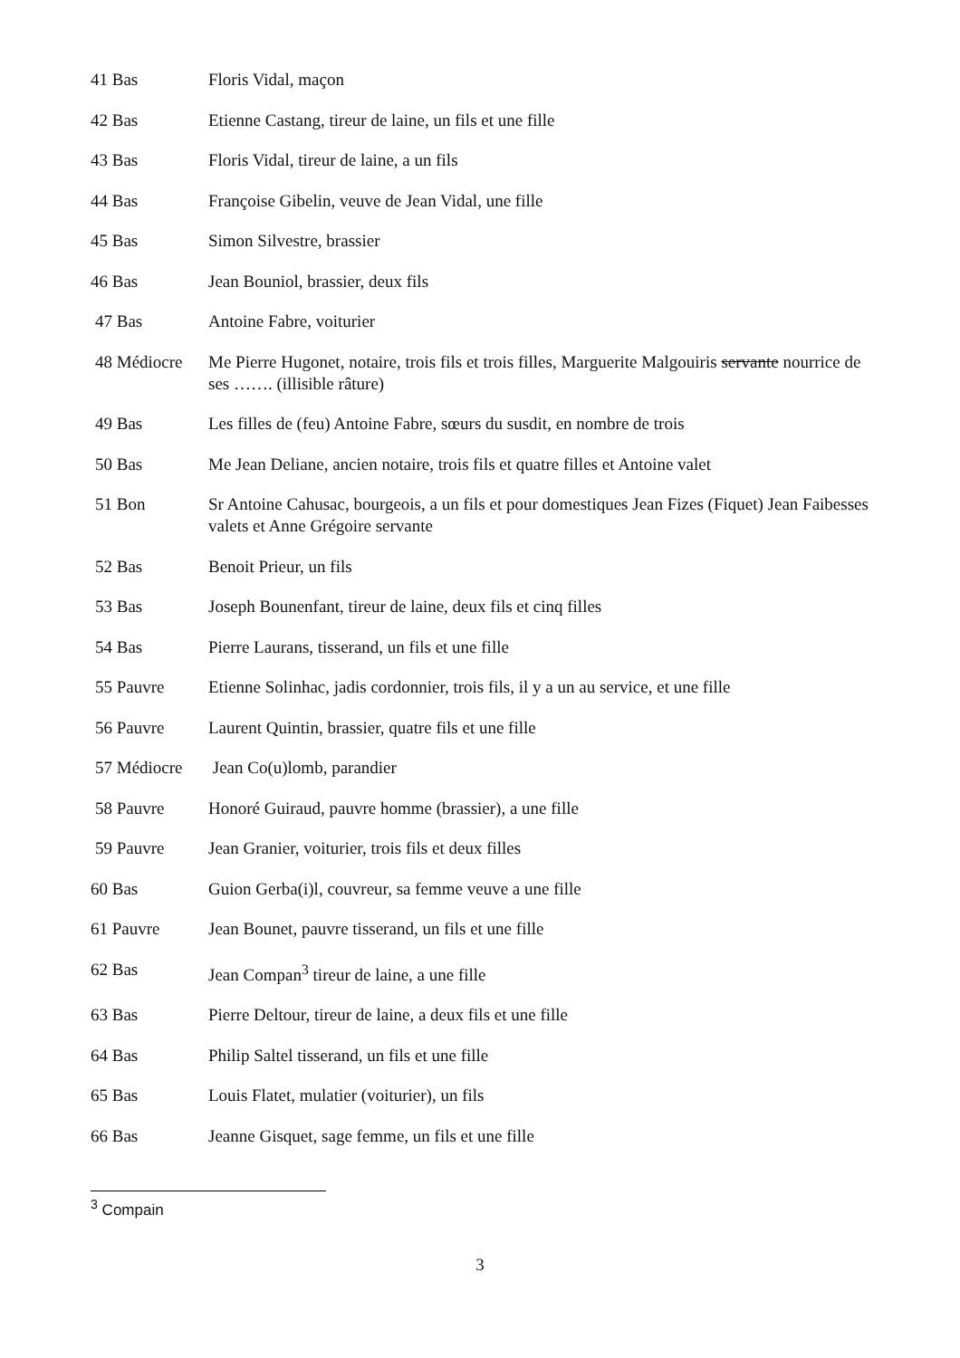41 Bas Floris Vidal, maçon
42 Bas Etienne Castang, tireur de laine, un fils et une fille
43 Bas Floris Vidal, tireur de laine, a un fils
44 Bas Françoise Gibelin, veuve de Jean Vidal, une fille
45 Bas Simon Silvestre, brassier
46 Bas Jean Bouniol, brassier, deux fils
47 Bas Antoine Fabre, voiturier
48 Médiocre Me Pierre Hugonet, notaire, trois fils et trois filles, Marguerite Malgouiris servante nourrice de ses ……. (illisible râture)
49 Bas Les filles de (feu) Antoine Fabre, sœurs du susdit, en nombre de trois
50 Bas Me Jean Deliane, ancien notaire, trois fils et quatre filles et Antoine valet
51 Bon Sr Antoine Cahusac, bourgeois, a un fils et pour domestiques Jean Fizes (Fiquet) Jean Faibesses valets et Anne Grégoire servante
52 Bas Benoit Prieur, un fils
53 Bas Joseph Bounenfant, tireur de laine, deux fils et cinq filles
54 Bas Pierre Laurans, tisserand, un fils et une fille
55 Pauvre Etienne Solinhac, jadis cordonnier, trois fils, il y a un au service, et une fille
56 Pauvre Laurent Quintin, brassier, quatre fils et une fille
57 Médiocre Jean Co(u)lomb, parandier
58 Pauvre Honoré Guiraud, pauvre homme (brassier), a une fille
59 Pauvre Jean Granier, voiturier, trois fils et deux filles
60 Bas Guion Gerba(i)l, couvreur, sa femme veuve a une fille
61 Pauvre Jean Bounet, pauvre tisserand, un fils et une fille
62 Bas Jean Compan<sup>3</sup> tireur de laine, a une fille
63 Bas Pierre Deltour, tireur de laine, a deux fils et une fille
64 Bas Philip Saltel tisserand, un fils et une fille
65 Bas Louis Flatet, mulatier (voiturier), un fils
66 Bas Jeanne Gisquet, sage femme, un fils et une fille
<sup>3</sup> Compain
3